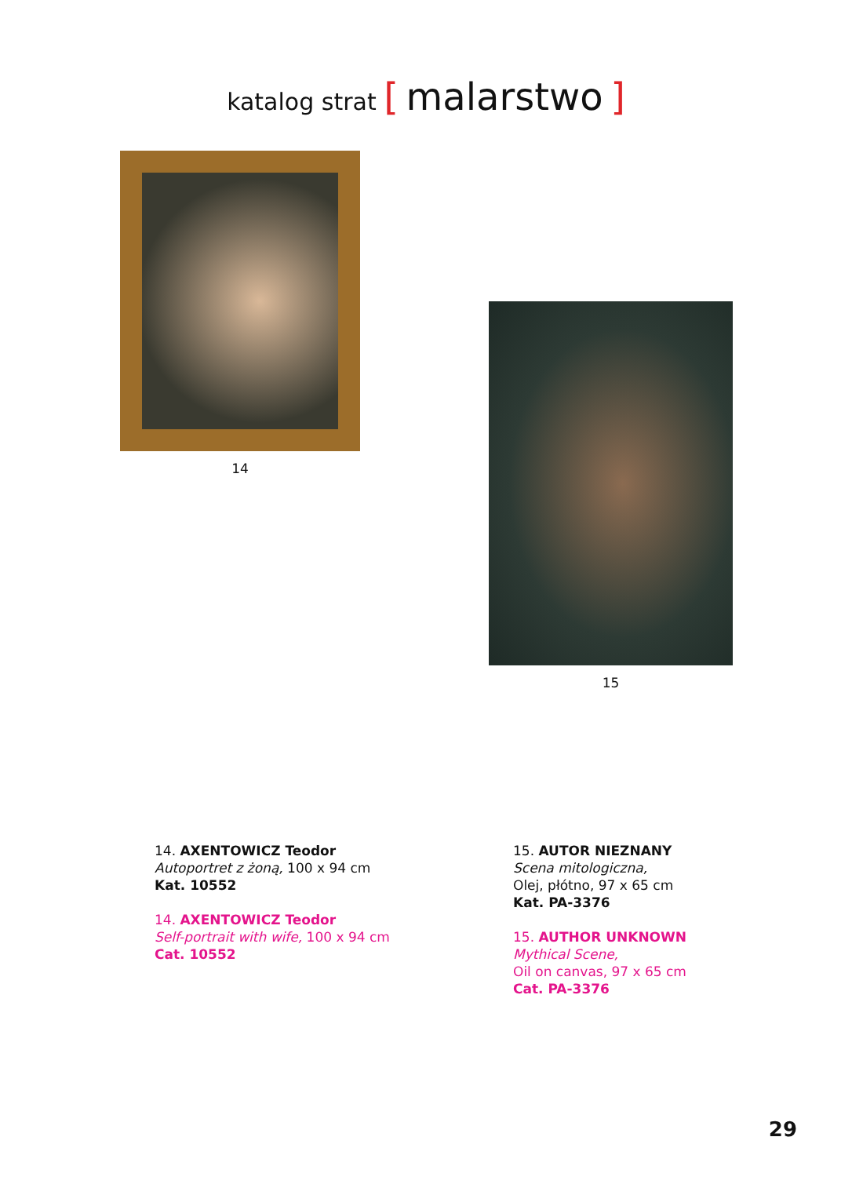katalog strat [ malarstwo ]
14
15
14. AXENTOWICZ Teodor
Autoportret z żoną, 100 x 94 cm
Kat. 10552
14. AXENTOWICZ Teodor
Self-portrait with wife, 100 x 94 cm
Cat. 10552
15. AUTOR NIEZNANY
Scena mitologiczna,
Olej, płótno, 97 x 65 cm
Kat. PA-3376
15. AUTHOR UNKNOWN
Mythical Scene,
Oil on canvas, 97 x 65 cm
Cat. PA-3376
29